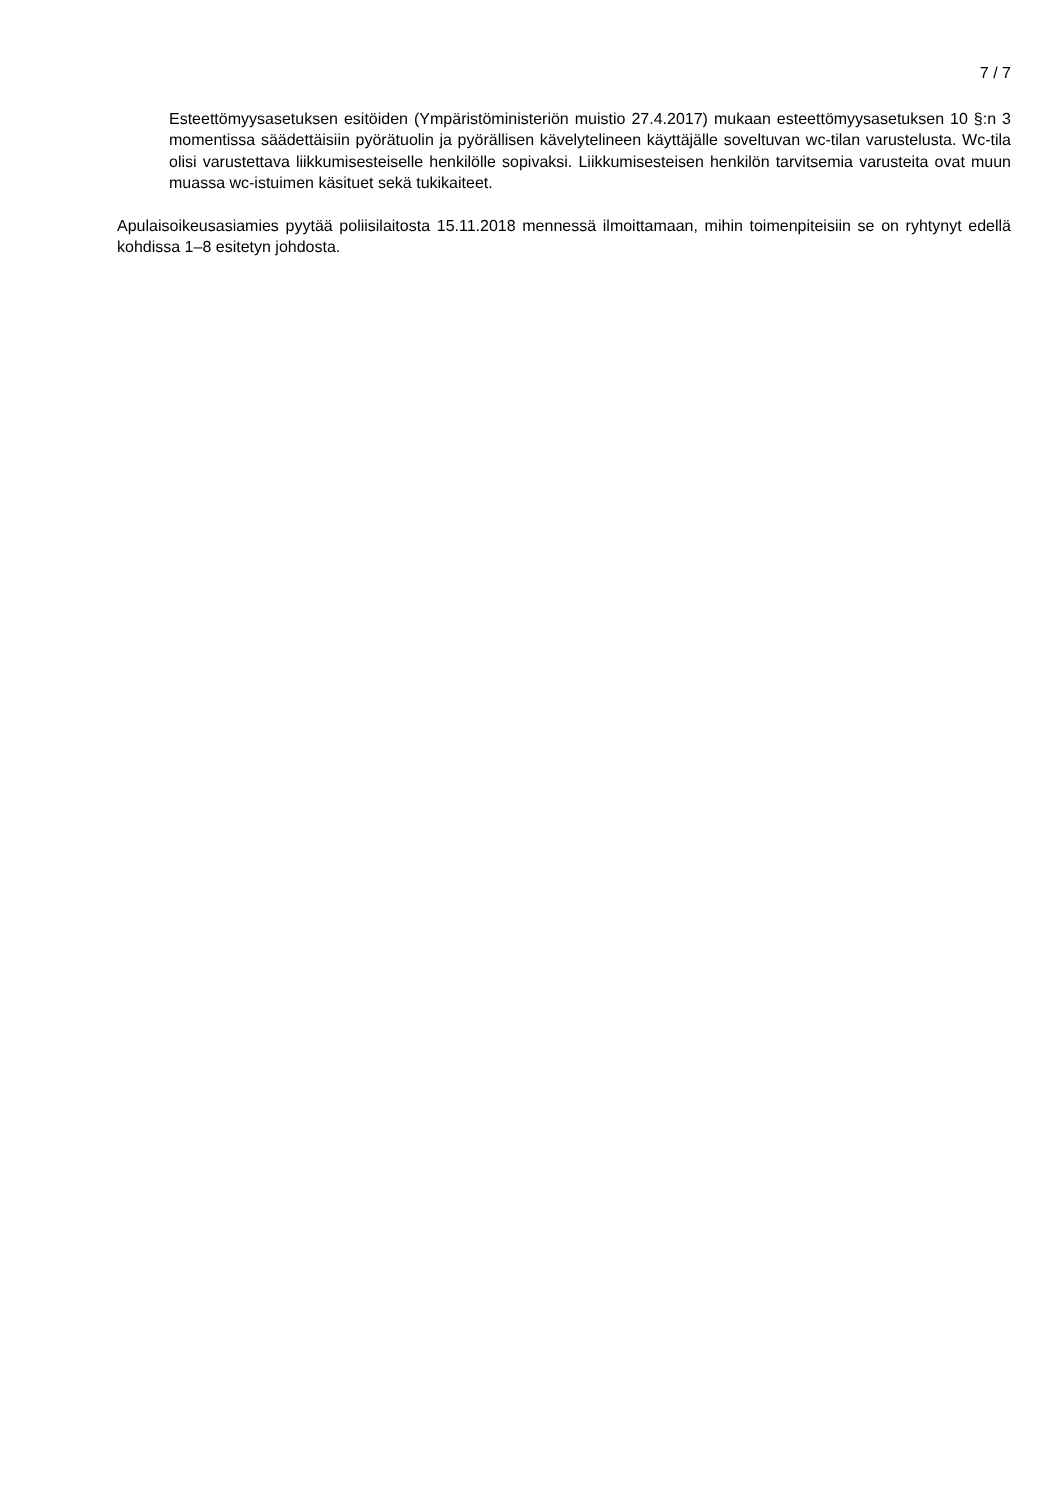7 / 7
Esteettömyysasetuksen esitöiden (Ympäristöministeriön muistio 27.4.2017) mukaan esteettömyysasetuksen 10 §:n 3 momentissa säädettäisiin pyörätuolin ja pyörällisen kävelytelineen käyttäjälle soveltuvan wc-tilan varustelusta. Wc-tila olisi varustettava liikkumisesteiselle henkilölle sopivaksi. Liikkumisesteisen henkilön tarvitsemia varusteita ovat muun muassa wc-istuimen käsituet sekä tukikaiteet.
Apulaisoikeusasiamies pyytää poliisilaitosta 15.11.2018 mennessä ilmoittamaan, mihin toimenpiteisiin se on ryhtynyt edellä kohdissa 1–8 esitetyn johdosta.